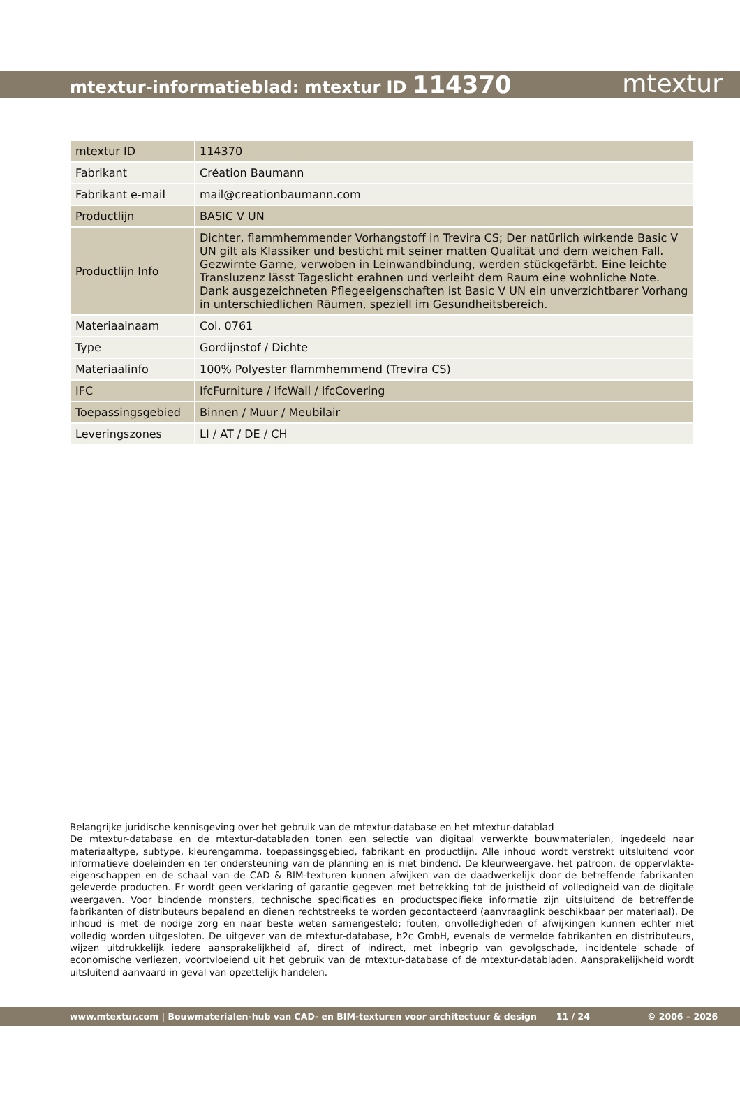mtextur-informatieblad: mtextur ID 114370
mtextur
| mtextur ID | 114370 |
| Fabrikant | Création Baumann |
| Fabrikant e-mail | mail@creationbaumann.com |
| Productlijn | BASIC V UN |
| Productlijn Info | Dichter, flammhemmender Vorhangstoff in Trevira CS; Der natürlich wirkende Basic V UN gilt als Klassiker und besticht mit seiner matten Qualität und dem weichen Fall. Gezwirnte Garne, verwoben in Leinwandbindung, werden stückgefärbt. Eine leichte Transluzenz lässt Tageslicht erahnen und verleiht dem Raum eine wohnliche Note. Dank ausgezeichneten Pflegeeigenschaften ist Basic V UN ein unverzichtbarer Vorhang in unterschiedlichen Räumen, speziell im Gesundheitsbereich. |
| Materiaalnaam | Col. 0761 |
| Type | Gordijnstof / Dichte |
| Materiaalinfo | 100% Polyester flammhemmend (Trevira CS) |
| IFC | IfcFurniture / IfcWall / IfcCovering |
| Toepassingsgebied | Binnen / Muur / Meubilair |
| Leveringszones | LI / AT / DE / CH |
Belangrijke juridische kennisgeving over het gebruik van de mtextur-database en het mtextur-datablad
De mtextur-database en de mtextur-databladen tonen een selectie van digitaal verwerkte bouwmaterialen, ingedeeld naar materiaaltype, subtype, kleurengamma, toepassingsgebied, fabrikant en productlijn. Alle inhoud wordt verstrekt uitsluitend voor informatieve doeleinden en ter ondersteuning van de planning en is niet bindend. De kleurweergave, het patroon, de oppervlakte-eigenschappen en de schaal van de CAD & BIM-texturen kunnen afwijken van de daadwerkelijk door de betreffende fabrikanten geleverde producten. Er wordt geen verklaring of garantie gegeven met betrekking tot de juistheid of volledigheid van de digitale weergaven. Voor bindende monsters, technische specificaties en productspecifieke informatie zijn uitsluitend de betreffende fabrikanten of distributeurs bepalend en dienen rechtstreeks te worden gecontacteerd (aanvraaglink beschikbaar per materiaal). De inhoud is met de nodige zorg en naar beste weten samengesteld; fouten, onvolledigheden of afwijkingen kunnen echter niet volledig worden uitgesloten. De uitgever van de mtextur-database, h2c GmbH, evenals de vermelde fabrikanten en distributeurs, wijzen uitdrukkelijk iedere aansprakelijkheid af, direct of indirect, met inbegrip van gevolgschade, incidentele schade of economische verliezen, voortvloeiend uit het gebruik van de mtextur-database of de mtextur-databladen. Aansprakelijkheid wordt uitsluitend aanvaard in geval van opzettelijk handelen.
www.mtextur.com | Bouwmaterialen-hub van CAD- en BIM-texturen voor architectuur & design 11 / 24 © 2006 – 2026